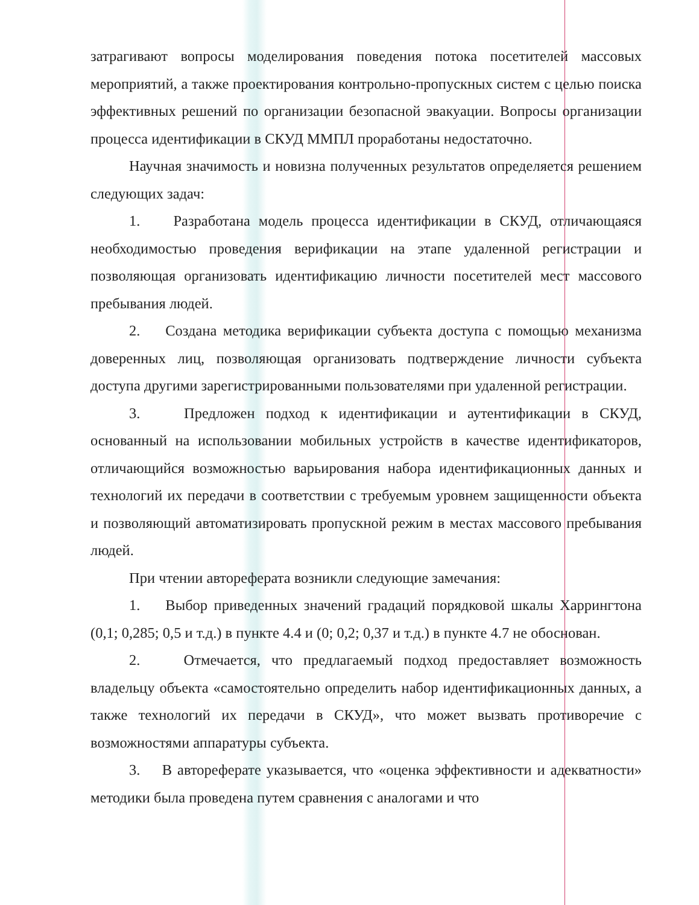затрагивают вопросы моделирования поведения потока посетителей массовых мероприятий, а также проектирования контрольно-пропускных систем с целью поиска эффективных решений по организации безопасной эвакуации. Вопросы организации процесса идентификации в СКУД ММПЛ проработаны недостаточно.
Научная значимость и новизна полученных результатов определяется решением следующих задач:
1. Разработана модель процесса идентификации в СКУД, отличающаяся необходимостью проведения верификации на этапе удаленной регистрации и позволяющая организовать идентификацию личности посетителей мест массового пребывания людей.
2. Создана методика верификации субъекта доступа с помощью механизма доверенных лиц, позволяющая организовать подтверждение личности субъекта доступа другими зарегистрированными пользователями при удаленной регистрации.
3. Предложен подход к идентификации и аутентификации в СКУД, основанный на использовании мобильных устройств в качестве идентификаторов, отличающийся возможностью варьирования набора идентификационных данных и технологий их передачи в соответствии с требуемым уровнем защищенности объекта и позволяющий автоматизировать пропускной режим в местах массового пребывания людей.
При чтении автореферата возникли следующие замечания:
1. Выбор приведенных значений градаций порядковой шкалы Харрингтона (0,1; 0,285; 0,5 и т.д.) в пункте 4.4 и (0; 0,2; 0,37 и т.д.) в пункте 4.7 не обоснован.
2. Отмечается, что предлагаемый подход предоставляет возможность владельцу объекта «самостоятельно определить набор идентификационных данных, а также технологий их передачи в СКУД», что может вызвать противоречие с возможностями аппаратуры субъекта.
3. В автореферате указывается, что «оценка эффективности и адекватности» методики была проведена путем сравнения с аналогами и что